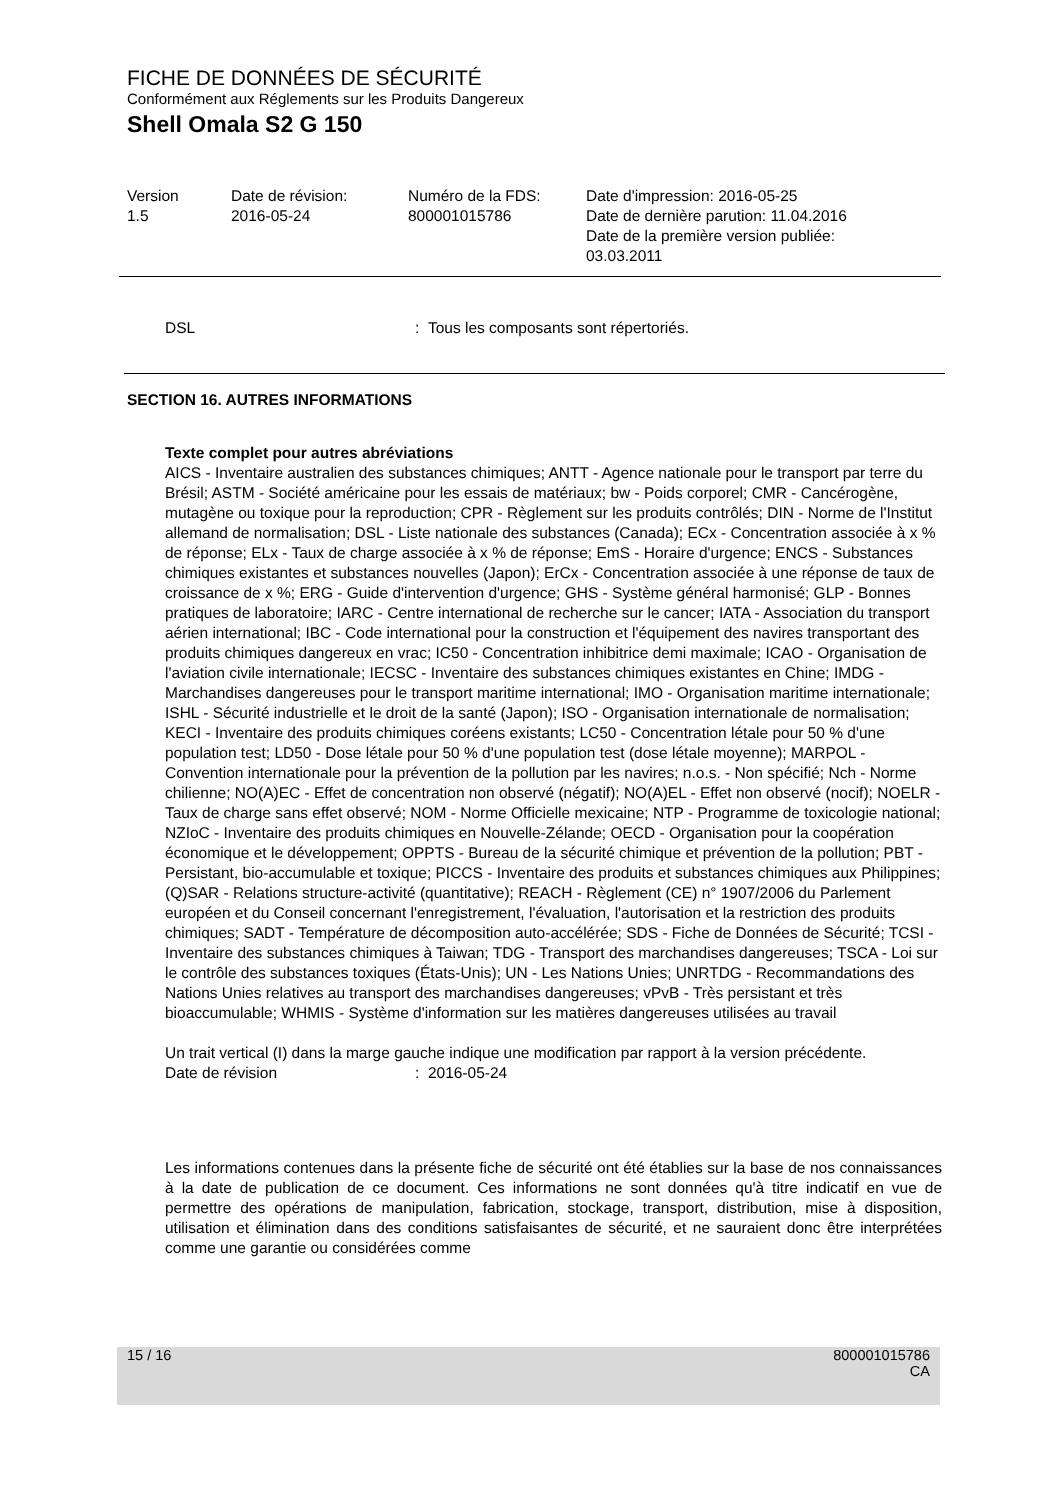FICHE DE DONNÉES DE SÉCURITÉ
Conformément aux Réglements sur les Produits Dangereux
Shell Omala S2 G 150
Version
1.5
Date de révision:
2016-05-24
Numéro de la FDS:
800001015786
Date d'impression: 2016-05-25
Date de dernière parution: 11.04.2016
Date de la première version publiée:
03.03.2011
DSL : Tous les composants sont répertoriés.
SECTION 16. AUTRES INFORMATIONS
Texte complet pour autres abréviations
AICS - Inventaire australien des substances chimiques; ANTT - Agence nationale pour le transport par terre du Brésil; ASTM - Société américaine pour les essais de matériaux; bw - Poids corporel; CMR - Cancérogène, mutagène ou toxique pour la reproduction; CPR - Règlement sur les produits contrôlés; DIN - Norme de l'Institut allemand de normalisation; DSL - Liste nationale des substances (Canada); ECx - Concentration associée à x % de réponse; ELx - Taux de charge associée à x % de réponse; EmS - Horaire d'urgence; ENCS - Substances chimiques existantes et substances nouvelles (Japon); ErCx - Concentration associée à une réponse de taux de croissance de x %; ERG - Guide d'intervention d'urgence; GHS - Système général harmonisé; GLP - Bonnes pratiques de laboratoire; IARC - Centre international de recherche sur le cancer; IATA - Association du transport aérien international; IBC - Code international pour la construction et l'équipement des navires transportant des produits chimiques dangereux en vrac; IC50 - Concentration inhibitrice demi maximale; ICAO - Organisation de l'aviation civile internationale; IECSC - Inventaire des substances chimiques existantes en Chine; IMDG - Marchandises dangereuses pour le transport maritime international; IMO - Organisation maritime internationale; ISHL - Sécurité industrielle et le droit de la santé (Japon); ISO - Organisation internationale de normalisation; KECI - Inventaire des produits chimiques coréens existants; LC50 - Concentration létale pour 50 % d'une population test; LD50 - Dose létale pour 50 % d'une population test (dose létale moyenne); MARPOL - Convention internationale pour la prévention de la pollution par les navires; n.o.s. - Non spécifié; Nch - Norme chilienne; NO(A)EC - Effet de concentration non observé (négatif); NO(A)EL - Effet non observé (nocif); NOELR - Taux de charge sans effet observé; NOM - Norme Officielle mexicaine; NTP - Programme de toxicologie national; NZIoC - Inventaire des produits chimiques en Nouvelle-Zélande; OECD - Organisation pour la coopération économique et le développement; OPPTS - Bureau de la sécurité chimique et prévention de la pollution; PBT - Persistant, bio-accumulable et toxique; PICCS - Inventaire des produits et substances chimiques aux Philippines; (Q)SAR - Relations structure-activité (quantitative); REACH - Règlement (CE) n° 1907/2006 du Parlement européen et du Conseil concernant l'enregistrement, l'évaluation, l'autorisation et la restriction des produits chimiques; SADT - Température de décomposition auto-accélérée; SDS - Fiche de Données de Sécurité; TCSI - Inventaire des substances chimiques à Taiwan; TDG - Transport des marchandises dangereuses; TSCA - Loi sur le contrôle des substances toxiques (États-Unis); UN - Les Nations Unies; UNRTDG - Recommandations des Nations Unies relatives au transport des marchandises dangereuses; vPvB - Très persistant et très bioaccumulable; WHMIS - Système d'information sur les matières dangereuses utilisées au travail
Un trait vertical (I) dans la marge gauche indique une modification par rapport à la version précédente.
Date de révision : 2016-05-24
Les informations contenues dans la présente fiche de sécurité ont été établies sur la base de nos connaissances à la date de publication de ce document. Ces informations ne sont données qu'à titre indicatif en vue de permettre des opérations de manipulation, fabrication, stockage, transport, distribution, mise à disposition, utilisation et élimination dans des conditions satisfaisantes de sécurité, et ne sauraient donc être interprétées comme une garantie ou considérées comme
15 / 16 800001015786
CA